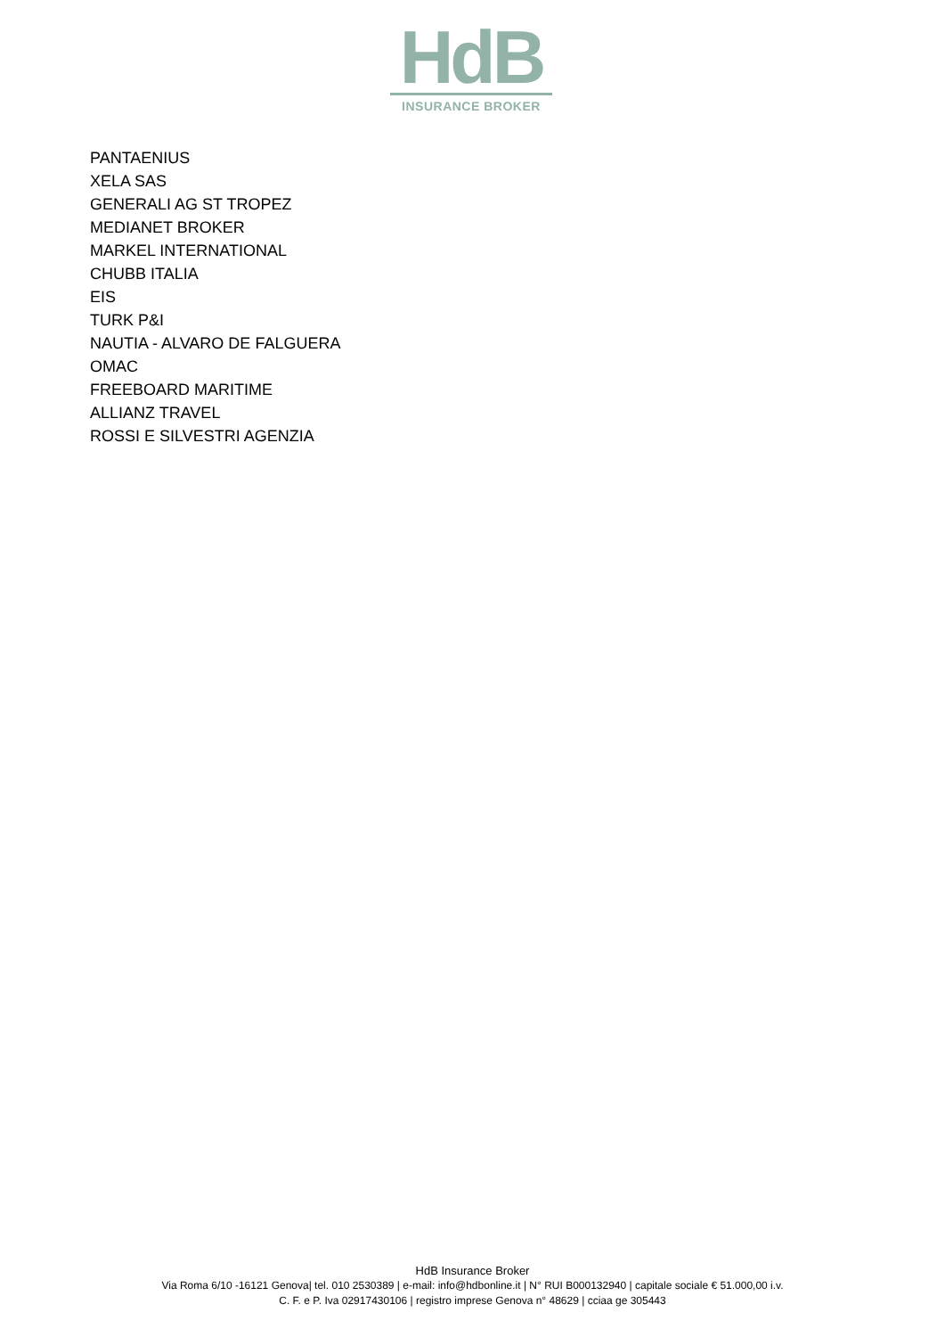HdB
INSURANCE BROKER
PANTAENIUS
XELA SAS
GENERALI AG ST TROPEZ
MEDIANET BROKER
MARKEL INTERNATIONAL
CHUBB ITALIA
EIS
TURK P&I
NAUTIA - ALVARO DE FALGUERA
OMAC
FREEBOARD MARITIME
ALLIANZ TRAVEL
ROSSI E SILVESTRI AGENZIA
HdB Insurance Broker
Via Roma 6/10 -16121 Genova| tel. 010 2530389 | e-mail: info@hdbonline.it | N° RUI B000132940 | capitale sociale € 51.000,00 i.v.
C. F. e P. Iva 02917430106 | registro imprese Genova n° 48629 | cciaa ge 305443